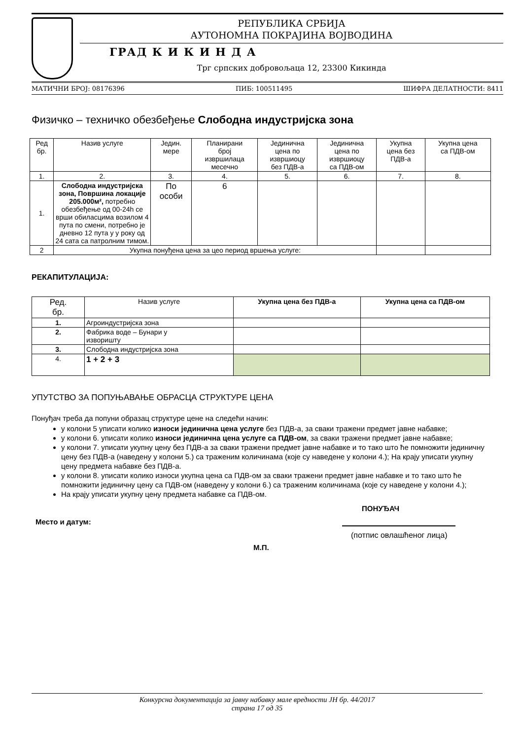РЕПУБЛИКА СРБИЈА
АУТОНОМНА ПОКРАЈИНА ВОЈВОДИНА
ГРАД К И К И Н Д А
Трг српских добровољаца 12, 23300 Кикинда
МАТИЧНИ БРОЈ: 08176396 ПИБ: 100511495 ШИФРА ДЕЛАТНОСТИ: 8411
Физичко – техничко обезбеђење Слободна индустријска зона
| Ред бр. | Назив услуге | Једин. мере | Планирани број извршилаца месечно | Јединична цена по извршиоцу без ПДВ-а | Јединична цена по извршиоцу са ПДВ-ом | Укупна цена без ПДВ-а | Укупна цена са ПДВ-ом |
| --- | --- | --- | --- | --- | --- | --- | --- |
| 1. | 2. | 3. | 4. | 5. | 6. | 7. | 8. |
| 1. | Слободна индустријска зона, Површина локације 205.000м², потребно обезбеђење од 00-24h се врши обиласцима возилом 4 пута по смени, потребно је дневно 12 пута у у року од 24 сата са патролним тимом. | По особи | 6 | | | | |
| 2 | Укупна понуђена цена за цео период вршења услуге: | | | | | | |
РЕКАПИТУЛАЦИЈА:
| Ред. бр. | Назив услуге | Укупна цена без ПДВ-а | Укупна цена са ПДВ-ом |
| --- | --- | --- | --- |
| 1. | Агроиндустријска зона | | |
| 2. | Фабрика воде – Бунари у изворишту | | |
| 3. | Слободна индустријска зона | | |
| 4. | 1 + 2 + 3 | | |
УПУТСТВО ЗА ПОПУЊАВАЊЕ ОБРАСЦА СТРУКТУРЕ ЦЕНА
Понуђач треба да попуни образац структуре цене на следећи начин:
у колони 5 уписати колико износи јединична цена услуге без ПДВ-а, за сваки тражени предмет јавне набавке;
у колони 6. уписати колико износи јединична цена услуге са ПДВ-ом, за сваки тражени предмет јавне набавке;
у колони 7. уписати укупну цену без ПДВ-а за сваки тражени предмет јавне набавке и то тако што ће помножити јединичну цену без ПДВ-а (наведену у колони 5.) са траженим количинама (које су наведене у колони 4.); На крају уписати укупну цену предмета набавке без ПДВ-а.
у колони 8. уписати колико износи укупна цена са ПДВ-ом за сваки тражени предмет јавне набавке и то тако што ће помножити јединичну цену са ПДВ-ом (наведену у колони 6.) са траженим количинама (које су наведене у колони 4.);
На крају уписати укупну цену предмета набавке са ПДВ-ом.
ПОНУЂАЧ
Место и датум:
(потпис овлашћеног лица)
М.П.
Конкурсна документација за јавну набавку мале вредности ЈН бр. 44/2017
страна 17 од 35